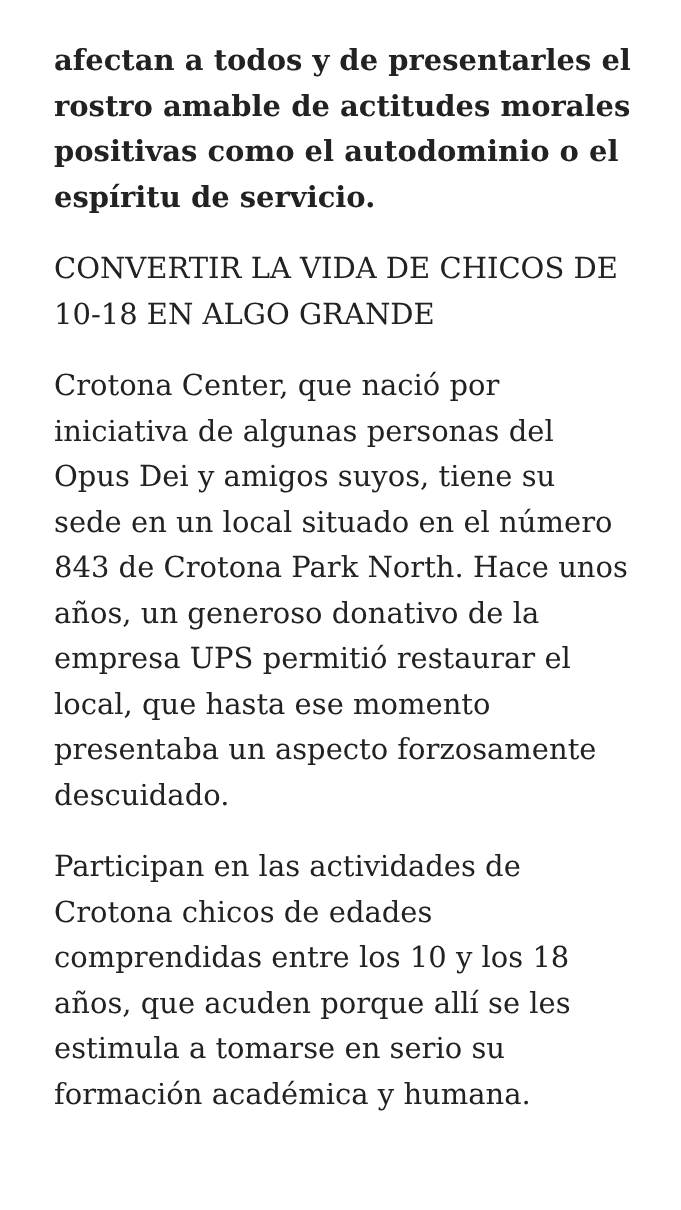afectan a todos y de presentarles el rostro amable de actitudes morales positivas como el autodominio o el espíritu de servicio.
CONVERTIR LA VIDA DE CHICOS DE 10-18 EN ALGO GRANDE
Crotona Center, que nació por iniciativa de algunas personas del Opus Dei y amigos suyos, tiene su sede en un local situado en el número 843 de Crotona Park North. Hace unos años, un generoso donativo de la empresa UPS permitió restaurar el local, que hasta ese momento presentaba un aspecto forzosamente descuidado.
Participan en las actividades de Crotona chicos de edades comprendidas entre los 10 y los 18 años, que acuden porque allí se les estimula a tomarse en serio su formación académica y humana.